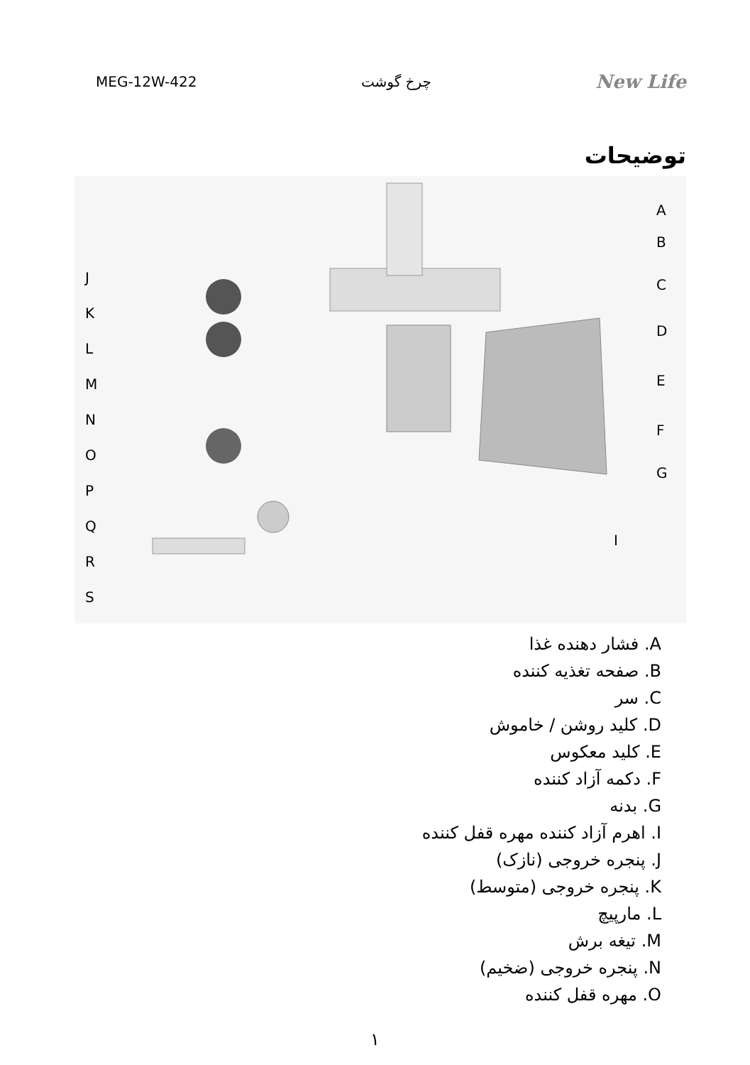MEG-12W-422 چرخ گوشت New Life
توضیحات
A
B
C
D
E
F
G
I
J
K
L
M
N
O
P
Q
R
S
A. فشار دهنده غذا
B. صفحه تغذیه کننده
C. سر
D. کلید روشن / خاموش
E. کلید معکوس
F. دکمه آزاد کننده
G. بدنه
I. اهرم آزاد کننده مهره قفل کننده
J. پنجره خروجی (نازک)
K. پنجره خروجی (متوسط)
L. مارپیچ
M. تیغه برش
N. پنجره خروجی (ضخیم)
O. مهره قفل کننده
۱